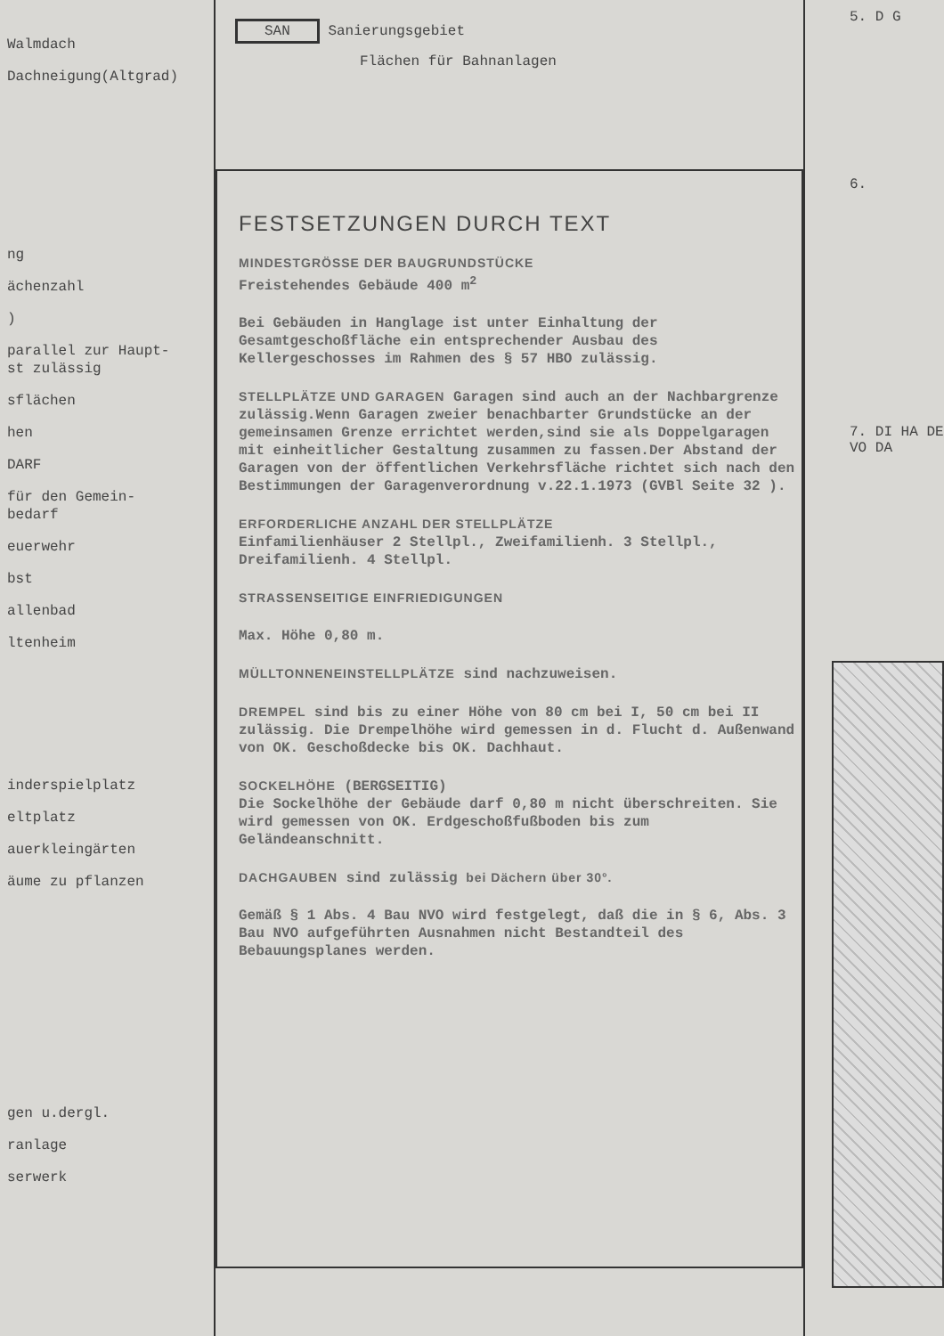Walmdach
Dachneigung(Altgrad)
ng
ächenzahl
)
parallel zur Haupt-
st zulässig
sflächen
hen
DARF
für den Gemein-
bedarf
euerwehr
bst
allenbad
ltenheim
inderspielplatz
eltplatz
auerkleingärten
äume zu pflanzen
gen u.dergl.
ranlage
serwerk
SAN Sanierungsgebiet
Flächen für Bahnanlagen
FESTSETZUNGEN DURCH TEXT
MINDESTGRÖSSE DER BAUGRUNDSTÜCKE
Freistehendes Gebäude 400 m<sup>2</sup>
Bei Gebäuden in Hanglage ist unter Einhaltung der Gesamtgeschoßfläche ein entsprechender Ausbau des Kellergeschosses im Rahmen des § 57 HBO zulässig.
STELLPLÄTZE UND GARAGEN Garagen sind auch an der Nachbargrenze zulässig.Wenn Garagen zweier benachbarter Grundstücke an der gemeinsamen Grenze errichtet werden,sind sie als Doppelgaragen mit einheitlicher Gestaltung zusammen zu fassen.Der Abstand der Garagen von der öffentlichen Verkehrsfläche richtet sich nach den Bestimmungen der Garagenverordnung v.22.1.1973 (GVBl Seite 32 ).
ERFORDERLICHE ANZAHL DER STELLPLÄTZE
Einfamilienhäuser 2 Stellpl., Zweifamilienh. 3 Stellpl., Dreifamilienh. 4 Stellpl.
STRASSENSEITIGE EINFRIEDIGUNGEN
Max. Höhe 0,80 m.
MÜLLTONNENEINSTELLPLÄTZE sind nachzuweisen.
DREMPEL sind bis zu einer Höhe von 80 cm bei I, 50 cm bei II zulässig. Die Drempelhöhe wird gemessen in d. Flucht d. Außenwand von OK. Geschoßdecke bis OK. Dachhaut.
SOCKELHÖHE (BERGSEITIG)
Die Sockelhöhe der Gebäude darf 0,80 m nicht überschreiten. Sie wird gemessen von OK. Erdgeschoßfußboden bis zum Geländeanschnitt.
DACHGAUBEN sind zulässig bei Dächern über 30°.
Gemäß § 1 Abs. 4 Bau NVO wird festgelegt, daß die in § 6, Abs. 3 Bau NVO aufgeführten Ausnahmen nicht Bestandteil des Bebauungsplanes werden.
5. D G
6.
7. DI HA DE VO DA